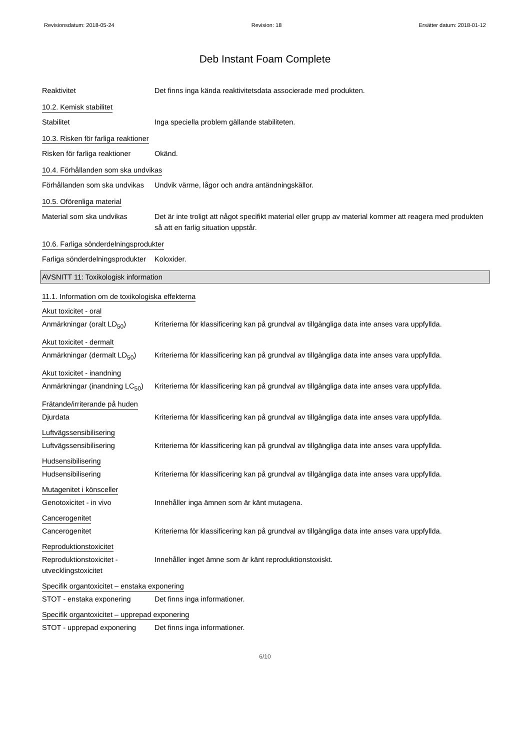Revisionsdatum: 2018-05-24 Revision: 18 Ersätter datum: 2018-01-12
Deb Instant Foam Complete
Reaktivitet Det finns inga kända reaktivitetsdata associerade med produkten.
10.2. Kemisk stabilitet
Stabilitet Inga speciella problem gällande stabiliteten.
10.3. Risken för farliga reaktioner
Risken för farliga reaktioner
Okänd.
10.4. Förhållanden som ska undvikas
Förhållanden som ska undvikas
Undvik värme, lågor och andra antändningskällor.
10.5. Oförenliga material
Material som ska undvikas Det är inte troligt att något specifikt material eller grupp av material kommer att reagera med produkten så att en farlig situation uppstår.
10.6. Farliga sönderdelningsprodukter
Farliga sönderdelningsprodukter
Koloxider.
AVSNITT 11: Toxikologisk information
11.1. Information om de toxikologiska effekterna
Akut toxicitet - oral
Anmärkningar (oralt LD<sub>50</sub>) Kriterierna för klassificering kan på grundval av tillgängliga data inte anses vara uppfyllda.
Akut toxicitet - dermalt
Anmärkningar (dermalt LD<sub>50</sub>)
Kriterierna för klassificering kan på grundval av tillgängliga data inte anses vara uppfyllda.
Akut toxicitet - inandning
Anmärkningar (inandning LC<sub>50</sub>)
Kriterierna för klassificering kan på grundval av tillgängliga data inte anses vara uppfyllda.
Frätande/irriterande på huden
Djurdata Kriterierna för klassificering kan på grundval av tillgängliga data inte anses vara uppfyllda.
Luftvägssensibilisering
Luftvägssensibilisering Kriterierna för klassificering kan på grundval av tillgängliga data inte anses vara uppfyllda.
Hudsensibilisering
Hudsensibilisering Kriterierna för klassificering kan på grundval av tillgängliga data inte anses vara uppfyllda.
Mutagenitet i könsceller
Genotoxicitet - in vivo Innehåller inga ämnen som är känt mutagena.
Cancerogenitet
Cancerogenitet Kriterierna för klassificering kan på grundval av tillgängliga data inte anses vara uppfyllda.
Reproduktionstoxicitet
Reproduktionstoxicitet - utvecklingstoxicitet
Innehåller inget ämne som är känt reproduktionstoxiskt.
Specifik organtoxicitet – enstaka exponering
STOT - enstaka exponering Det finns inga informationer.
Specifik organtoxicitet – upprepad exponering
STOT - upprepad exponering
Det finns inga informationer.
6/10